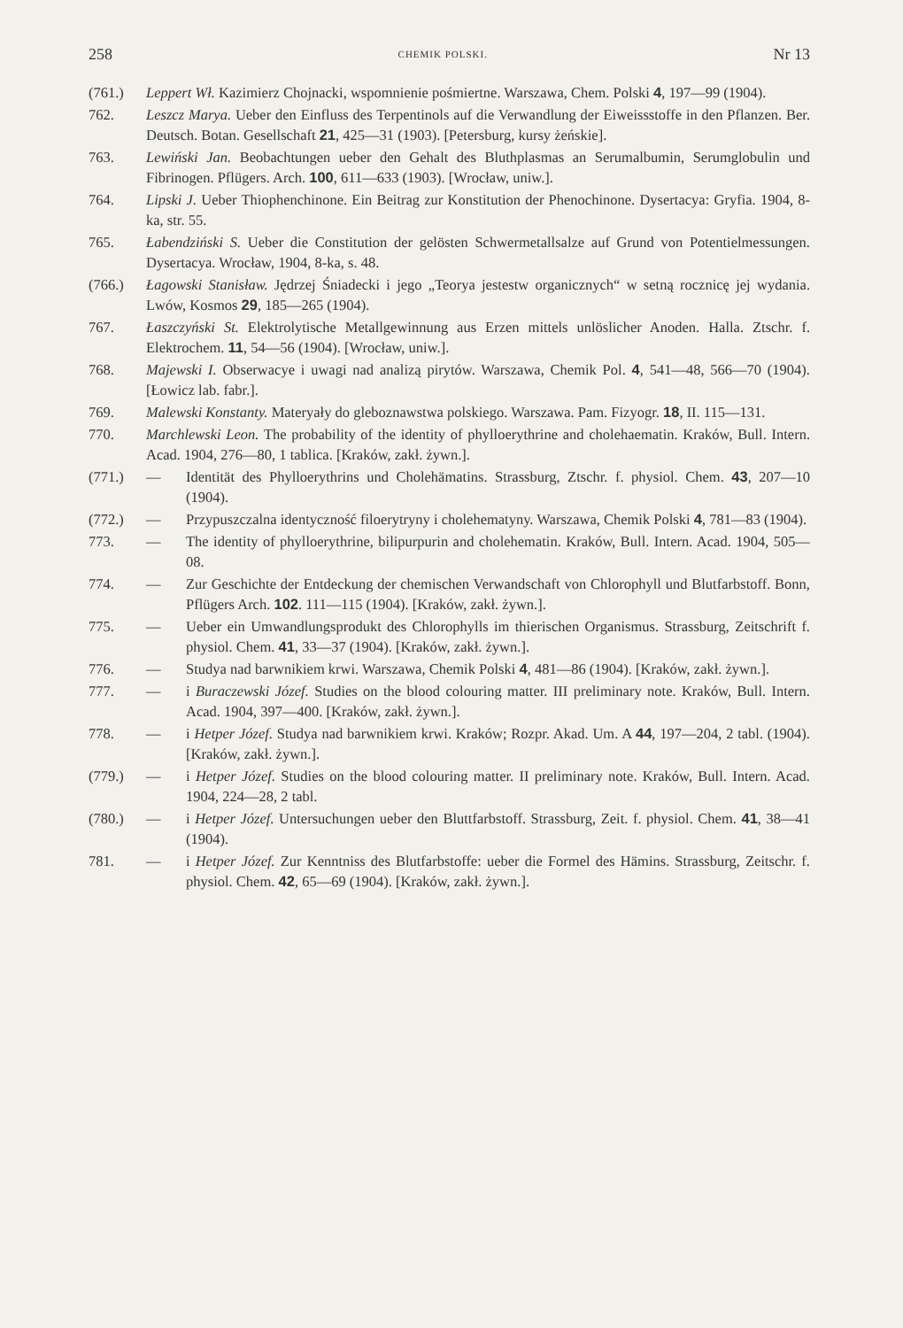258 CHEMIK POLSKI. Nr 13
(761.) Leppert Wł. Kazimierz Chojnacki, wspomnienie pośmiertne. Warszawa, Chem. Polski 4, 197—99 (1904).
762. Leszcz Marya. Ueber den Einfluss des Terpentinols auf die Verwandlung der Eiweissstoffe in den Pflanzen. Ber. Deutsch. Botan. Gesellschaft 21, 425—31 (1903). [Petersburg, kursy żeńskie].
763. Lewiński Jan. Beobachtungen ueber den Gehalt des Bluthplasmas an Serumalbumin, Serumglobulin und Fibrinogen. Pflügers. Arch. 100, 611—633 (1903). [Wrocław, uniw.].
764. Lipski J. Ueber Thiophenchinone. Ein Beitrag zur Konstitution der Phenochinone. Dysertacya: Gryfia. 1904, 8-ka, str. 55.
765. Łabendziński S. Ueber die Constitution der gelösten Schwermetallsalze auf Grund von Potentielmessungen. Dysertacya. Wrocław, 1904, 8-ka, s. 48.
(766.) Łagowski Stanisław. Jędrzej Śniadecki i jego „Teorya jestestw organicznych“ w setną rocznicę jej wydania. Lwów, Kosmos 29, 185—265 (1904).
767. Łaszczyński St. Elektrolytische Metallgewinnung aus Erzen mittels unlöslicher Anoden. Halla. Ztschr. f. Elektrochem. 11, 54—56 (1904). [Wrocław, uniw.].
768. Majewski I. Obserwacye i uwagi nad analizą pirytów. Warszawa, Chemik Pol. 4, 541—48, 566—70 (1904). [Łowicz lab. fabr.].
769. Malewski Konstanty. Materyały do gleboznawstwa polskiego. Warszawa. Pam. Fizyogr. 18, II. 115—131.
770. Marchlewski Leon. The probability of the identity of phylloerythrine and cholehaematin. Kraków, Bull. Intern. Acad. 1904, 276—80, 1 tablica. [Kraków, zakł. żywn.].
(771.) — Identität des Phylloerythrins und Cholehämatins. Strassburg, Ztschr. f. physiol. Chem. 43, 207—10 (1904).
(772.) — Przypuszczalna identyczność filoerytryny i cholehematyny. Warszawa, Chemik Polski 4, 781—83 (1904).
773. — The identity of phylloerythrine, bilipurpurin and cholehematin. Kraków, Bull. Intern. Acad. 1904, 505—08.
774. — Zur Geschichte der Entdeckung der chemischen Verwandschaft von Chlorophyll und Blutfarbstoff. Bonn, Pflügers Arch. 102. 111—115 (1904). [Kraków, zakł. żywn.].
775. — Ueber ein Umwandlungsprodukt des Chlorophylls im thierischen Organismus. Strassburg, Zeitschrift f. physiol. Chem. 41, 33—37 (1904). [Kraków, zakł. żywn.].
776. — Studya nad barwnikiem krwi. Warszawa, Chemik Polski 4, 481—86 (1904). [Kraków, zakł. żywn.].
777. — i Buraczewski Józef. Studies on the blood colouring matter. III preliminary note. Kraków, Bull. Intern. Acad. 1904, 397—400. [Kraków, zakł. żywn.].
778. — i Hetper Józef. Studya nad barwnikiem krwi. Kraków; Rozpr. Akad. Um. A 44, 197—204, 2 tabl. (1904). [Kraków, zakł. żywn.].
(779.) — i Hetper Józef. Studies on the blood colouring matter. II preliminary note. Kraków, Bull. Intern. Acad. 1904, 224—28, 2 tabl.
(780.) — i Hetper Józef. Untersuchungen ueber den Bluttfarbstoff. Strassburg, Zeit. f. physiol. Chem. 41, 38—41 (1904).
781. — i Hetper Józef. Zur Kenntniss des Blutfarbstoffe: ueber die Formel des Hämins. Strassburg, Zeitschr. f. physiol. Chem. 42, 65—69 (1904). [Kraków, zakł. żywn.].